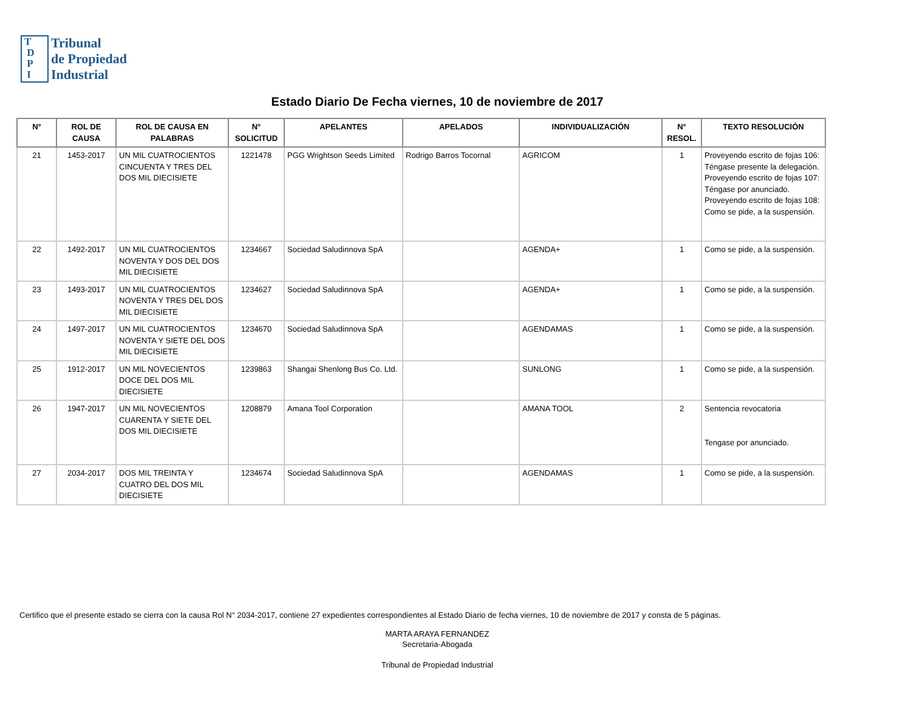T
D
P
I
Tribunal
de Propiedad
Industrial
Estado Diario De Fecha viernes, 10 de noviembre de 2017
| N° | ROL DE CAUSA | ROL DE CAUSA EN PALABRAS | N° SOLICITUD | APELANTES | APELADOS | INDIVIDUALIZACIÓN | N° RESOL. | TEXTO RESOLUCIÓN |
| --- | --- | --- | --- | --- | --- | --- | --- | --- |
| 21 | 1453-2017 | UN MIL CUATROCIENTOS CINCUENTA Y TRES DEL DOS MIL DIECISIETE | 1221478 | PGG Wrightson Seeds Limited | Rodrigo Barros Tocornal | AGRICOM | 1 | Proveyendo escrito de fojas 106: Téngase presente la delegación. Proveyendo escrito de fojas 107: Téngase por anunciado. Proveyendo escrito de fojas 108: Como se pide, a la suspensión. |
| 22 | 1492-2017 | UN MIL CUATROCIENTOS NOVENTA Y DOS DEL DOS MIL DIECISIETE | 1234667 | Sociedad Saludinnova SpA | | AGENDA+ | 1 | Como se pide, a la suspensión. |
| 23 | 1493-2017 | UN MIL CUATROCIENTOS NOVENTA Y TRES DEL DOS MIL DIECISIETE | 1234627 | Sociedad Saludinnova SpA | | AGENDA+ | 1 | Como se pide, a la suspensión. |
| 24 | 1497-2017 | UN MIL CUATROCIENTOS NOVENTA Y SIETE DEL DOS MIL DIECISIETE | 1234670 | Sociedad Saludinnova SpA | | AGENDAMAS | 1 | Como se pide, a la suspensión. |
| 25 | 1912-2017 | UN MIL NOVECIENTOS DOCE DEL DOS MIL DIECISIETE | 1239863 | Shangai Shenlong Bus Co. Ltd. | | SUNLONG | 1 | Como se pide, a la suspensión. |
| 26 | 1947-2017 | UN MIL NOVECIENTOS CUARENTA Y SIETE DEL DOS MIL DIECISIETE | 1208879 | Amana Tool Corporation | | AMANA TOOL | 2 | Sentencia revocatoria Tengase por anunciado. |
| 27 | 2034-2017 | DOS MIL TREINTA Y CUATRO DEL DOS MIL DIECISIETE | 1234674 | Sociedad Saludinnova SpA | | AGENDAMAS | 1 | Como se pide, a la suspensión. |
Certifico que el presente estado se cierra con la causa Rol N° 2034-2017, contiene 27 expedientes correspondientes al Estado Diario de fecha viernes, 10 de noviembre de 2017 y consta de 5 páginas.
MARTA ARAYA FERNANDEZ
Secretaria-Abogada
Tribunal de Propiedad Industrial